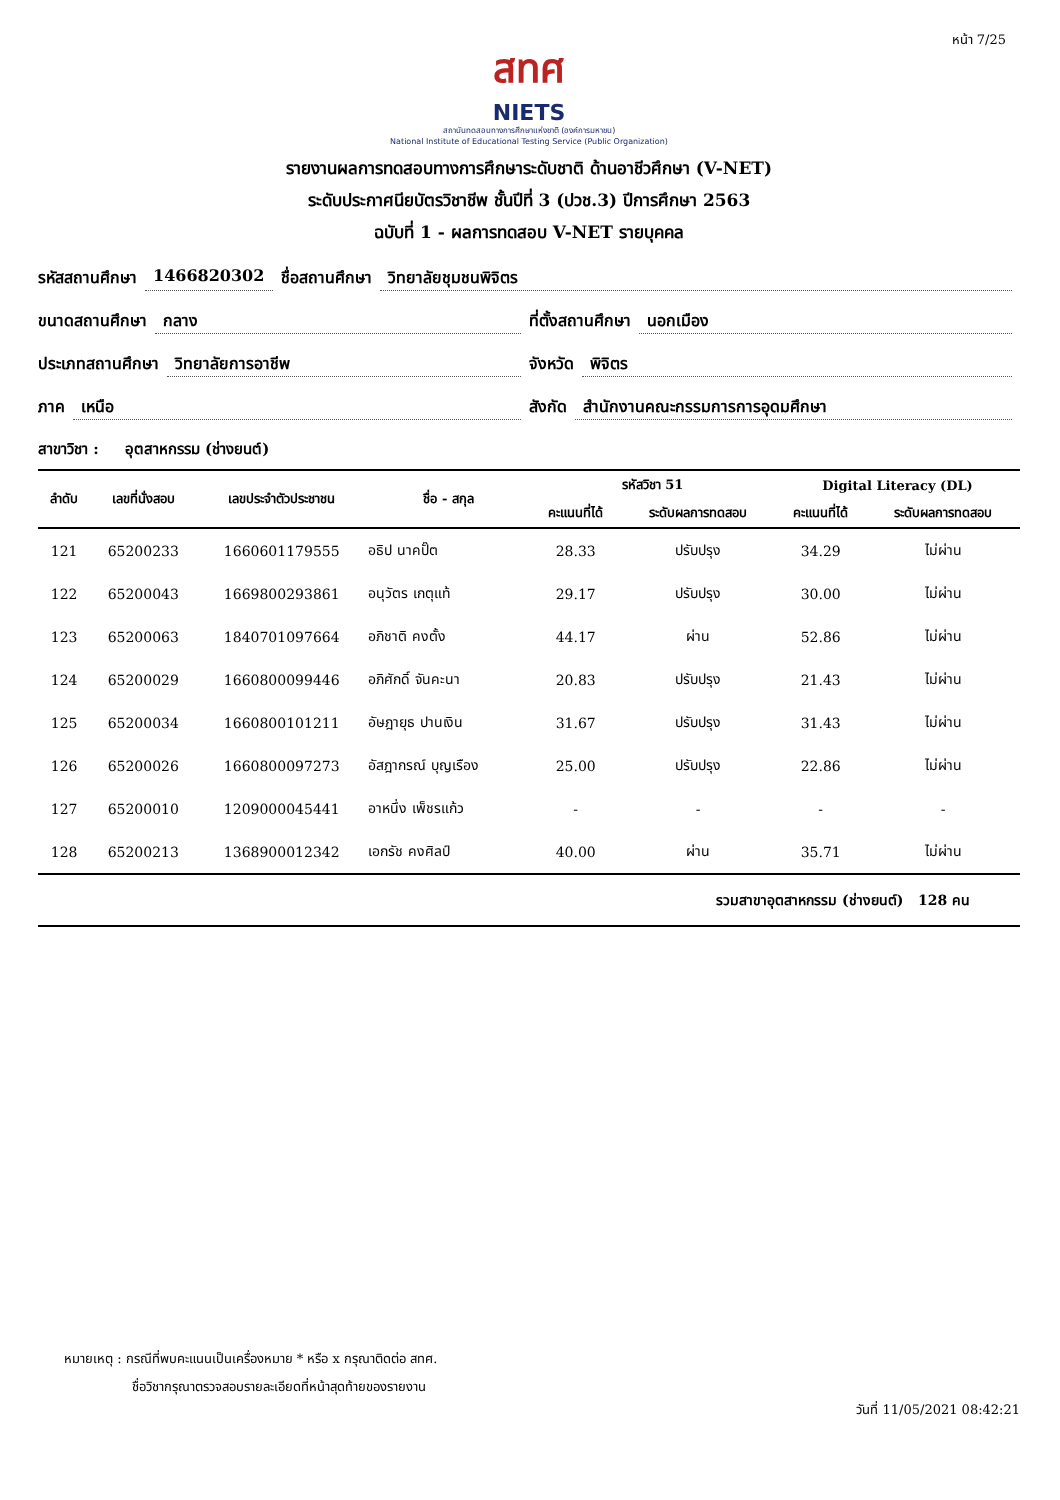หน้า 7/25
สทศ
NIETS
สถาบันทดสอบทางการศึกษาแห่งชาติ (องค์การมหาชน)
National Institute of Educational Testing Service (Public Organization)
รายงานผลการทดสอบทางการศึกษาระดับชาติ ด้านอาชีวศึกษา (V-NET)
ระดับประกาศนียบัตรวิชาชีพ ชั้นปีที่ 3 (ปวช.3) ปีการศึกษา 2563
ฉบับที่ 1 - ผลการทดสอบ V-NET รายบุคคล
รหัสสถานศึกษา 1466820302 ชื่อสถานศึกษา วิทยาลัยชุมชนพิจิตร
ขนาดสถานศึกษา กลาง ที่ตั้งสถานศึกษา นอกเมือง
ประเภทสถานศึกษา วิทยาลัยการอาชีพ จังหวัด พิจิตร
ภาค เหนือ สังกัด สำนักงานคณะกรรมการการอุดมศึกษา
สาขาวิชา : อุตสาหกรรม (ช่างยนต์)
| ลำดับ | เลขที่นั่งสอบ | เลขประจำตัวประชาชน | ชื่อ - สกุล | รหัสวิชา 51 | | Digital Literacy (DL) | |
| --- | --- | --- | --- | --- | --- | --- | --- |
| | | | | คะแนนที่ได้ | ระดับผลการทดสอบ | คะแนนที่ได้ | ระดับผลการทดสอบ |
| 121 | 65200233 | 1660601179555 | อธิป นาคปั๊ต | 28.33 | ปรับปรุง | 34.29 | ไม่ผ่าน |
| 122 | 65200043 | 1669800293861 | อนุวัตร เกตุแท้ | 29.17 | ปรับปรุง | 30.00 | ไม่ผ่าน |
| 123 | 65200063 | 1840701097664 | อภิชาติ คงตั้ง | 44.17 | ผ่าน | 52.86 | ไม่ผ่าน |
| 124 | 65200029 | 1660800099446 | อภิศักดิ์ จันคะนา | 20.83 | ปรับปรุง | 21.43 | ไม่ผ่าน |
| 125 | 65200034 | 1660800101211 | อัษฎายุธ ปานเงิน | 31.67 | ปรับปรุง | 31.43 | ไม่ผ่าน |
| 126 | 65200026 | 1660800097273 | อัสฎากรณ์ บุญเรือง | 25.00 | ปรับปรุง | 22.86 | ไม่ผ่าน |
| 127 | 65200010 | 1209000045441 | อาหนึ่ง เพ็ชรแก้ว | - | - | - | - |
| 128 | 65200213 | 1368900012342 | เอกรัช คงศิลป์ | 40.00 | ผ่าน | 35.71 | ไม่ผ่าน |
| รวมสาขาอุตสาหกรรม (ช่างยนต์) 128 คน | | | | | | | |
หมายเหตุ : กรณีที่พบคะแนนเป็นเครื่องหมาย * หรือ x กรุณาติดต่อ สทศ.
ชื่อวิชากรุณาตรวจสอบรายละเอียดที่หน้าสุดท้ายของรายงาน
วันที่ 11/05/2021 08:42:21